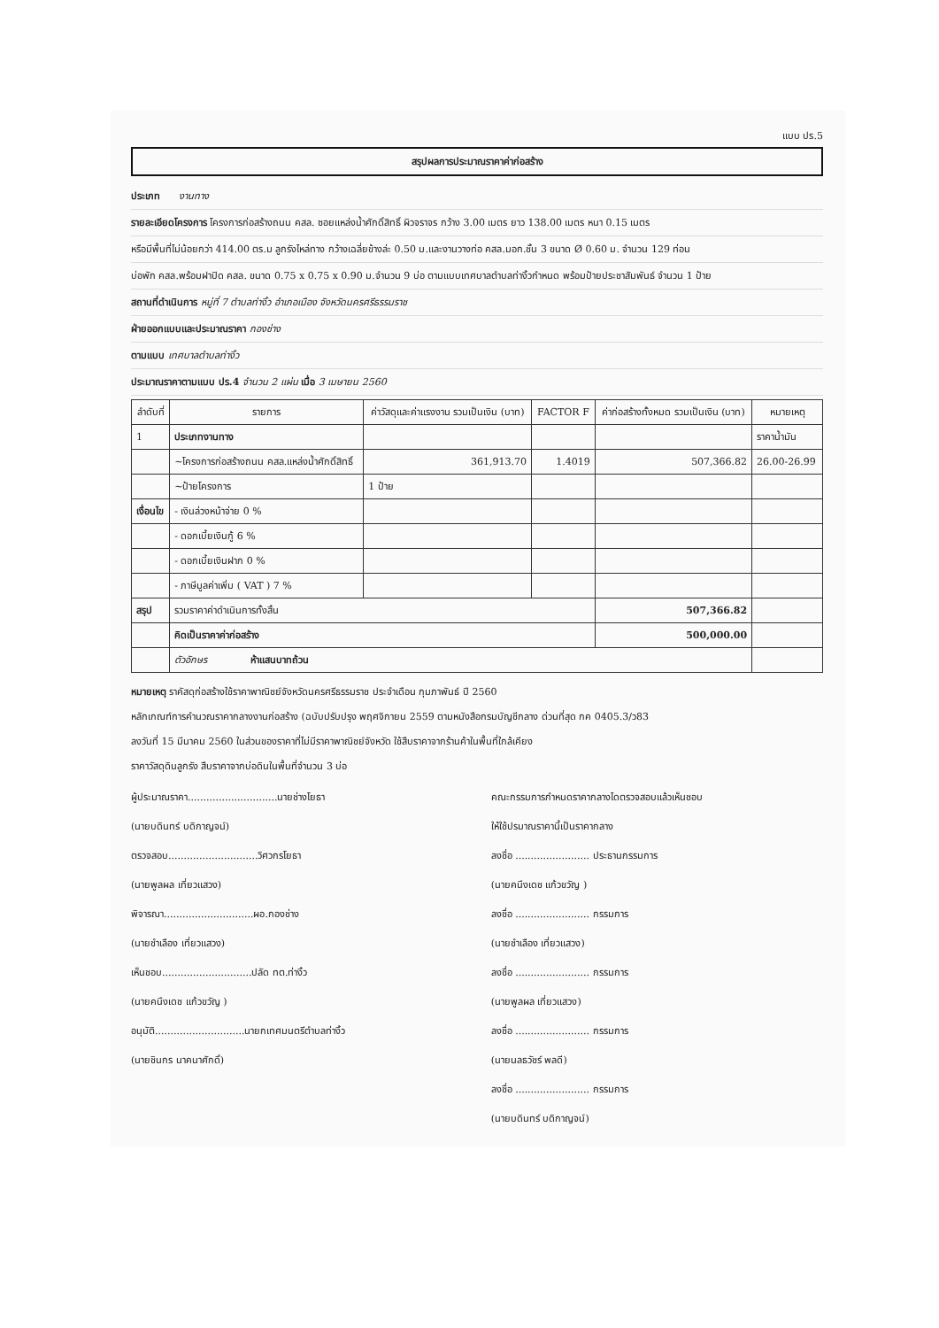แบบ ปร.5
สรุปผลการประมาณราคาค่าก่อสร้าง
ประเภท งานทาง
รายละเอียดโครงการ โครงการก่อสร้างถนน คสล. ซอยแหล่งน้ำศักดิ์สิทธิ์ ผิวจราจร กว้าง 3.00 เมตร ยาว 138.00 เมตร หนา 0.15 เมตร
หรือมีพื้นที่ไม่น้อยกว่า 414.00 ตร.ม ลูกรังไหล่ทาง กว้างเฉลี่ยข้างล่ะ 0.50 ม.และงานวางท่อ คสล.มอก.ชั้น 3 ขนาด Ø 0.60 ม. จำนวน 129 ท่อน
บ่อพัก คสล.พร้อมฝาปิด คสล. ขนาด 0.75 x 0.75 x 0.90 ม.จำนวน 9 บ่อ ตามแบบเทศบาลตำบลท่างิ้วกำหนด พร้อมป้ายประชาสัมพันธ์ จำนวน 1 ป้าย
สถานที่ดำเนินการ หมู่ที่ 7 ตำบลท่างิ้ว อำเภอเมือง จังหวัดนครศรีธรรมราช
ฝ่ายออกแบบและประมาณราคา กองช่าง
ตามแบบ เทศบาลตำบลท่างิ้ว
ประมาณราคาตามแบบ ปร.4 จำนวน 2 แผ่น เมื่อ 3 เมษายน 2560
| ลำดับที่ | รายการ | ค่าวัสดุและค่าแรงงาน รวมเป็นเงิน (บาท) | FACTOR F | ค่าก่อสร้างทั้งหมด รวมเป็นเงิน (บาท) | หมายเหตุ |
| --- | --- | --- | --- | --- | --- |
| 1 | ประเภทงานทาง | | | | ราคาน้ำมัน |
| | ~โครงการก่อสร้างถนน คสล.แหล่งน้ำศักดิ์สิทธิ์ | 361,913.70 | 1.4019 | 507,366.82 | 26.00-26.99 |
| | ~ป้ายโครงการ | 1 ป้าย | | | |
| เงื่อนไข | - เงินล่วงหน้าจ่าย 0 % | | | | |
| | - ดอกเบี้ยเงินกู้ 6 % | | | | |
| | - ดอกเบี้ยเงินฝาก 0 % | | | | |
| | - ภาษีมูลค่าเพิ่ม ( VAT ) 7 % | | | | |
| สรุป | รวมราคาค่าดำเนินการทั้งสิ้น | | | 507,366.82 | |
| | คิดเป็นราคาค่าก่อสร้าง | | | 500,000.00 | |
| | ตัวอักษร ห้าแสนบาทถ้วน | | | | |
หมายเหตุ ราคัสดุก่อสร้างใช้ราคาพาณิชย์จังหวัดนครศรีธรรมราช ประจำเดือน กุมภาพันธ์ ปี 2560
หลักเกณฑ์การคำนวณราคากลางงานก่อสร้าง (ฉบับปรับปรุง พฤศจิกายน 2559 ตามหนังสือกรมบัญชีกลาง ด่วนที่สุด กค 0405.3/ว83
ลงวันที่ 15 มีนาคม 2560 ในส่วนของราคาที่ไม่มีราคาพาณิชย์จังหวัด ใช้สืบราคาจากร้านค้าในพื้นที่ใกล้เคียง
ราคาวัสดุดินลูกรัง สืบราคาจากบ่อดินในพื้นที่จำนวน 3 บ่อ
ผู้ประมาณราคา.............................นายช่างโยธา
(นายบดินทร์ บดิกาญจน์)
ตรวจสอบ.............................วิศวกรโยธา
(นายพูลผล เที่ยวแสวง)
พิจารณา.............................ผอ.กองช่าง
(นายชำเลือง เที่ยวแสวง)
เห็นชอบ.............................ปลัด ทต.ท่างิ้ว
(นายคนึงเดช แก้วขวัญ )
อนุมัติ.............................นายกเทศมนตรีตำบลท่างิ้ว
(นายชินกร นาคนาศักดิ์)
คณะกรรมการกำหนดราคากลางไดตรวจสอบแล้วเห็นชอบ
ให้ใช้ปรมาณราคานี้เป็นราคากลาง
ลงชื่อ ........................ ประธานกรรมการ
(นายคนึงเดช แก้วขวัญ )
ลงชื่อ ........................ กรรมการ
(นายชำเลือง เที่ยวแสวง)
ลงชื่อ ........................ กรรมการ
(นายพูลผล เที่ยวแสวง)
ลงชื่อ ........................ กรรมการ
(นายนลธวัชร์ พลดี)
ลงชื่อ ........................ กรรมการ
(นายบดินทร์ บดิกาญจน์)